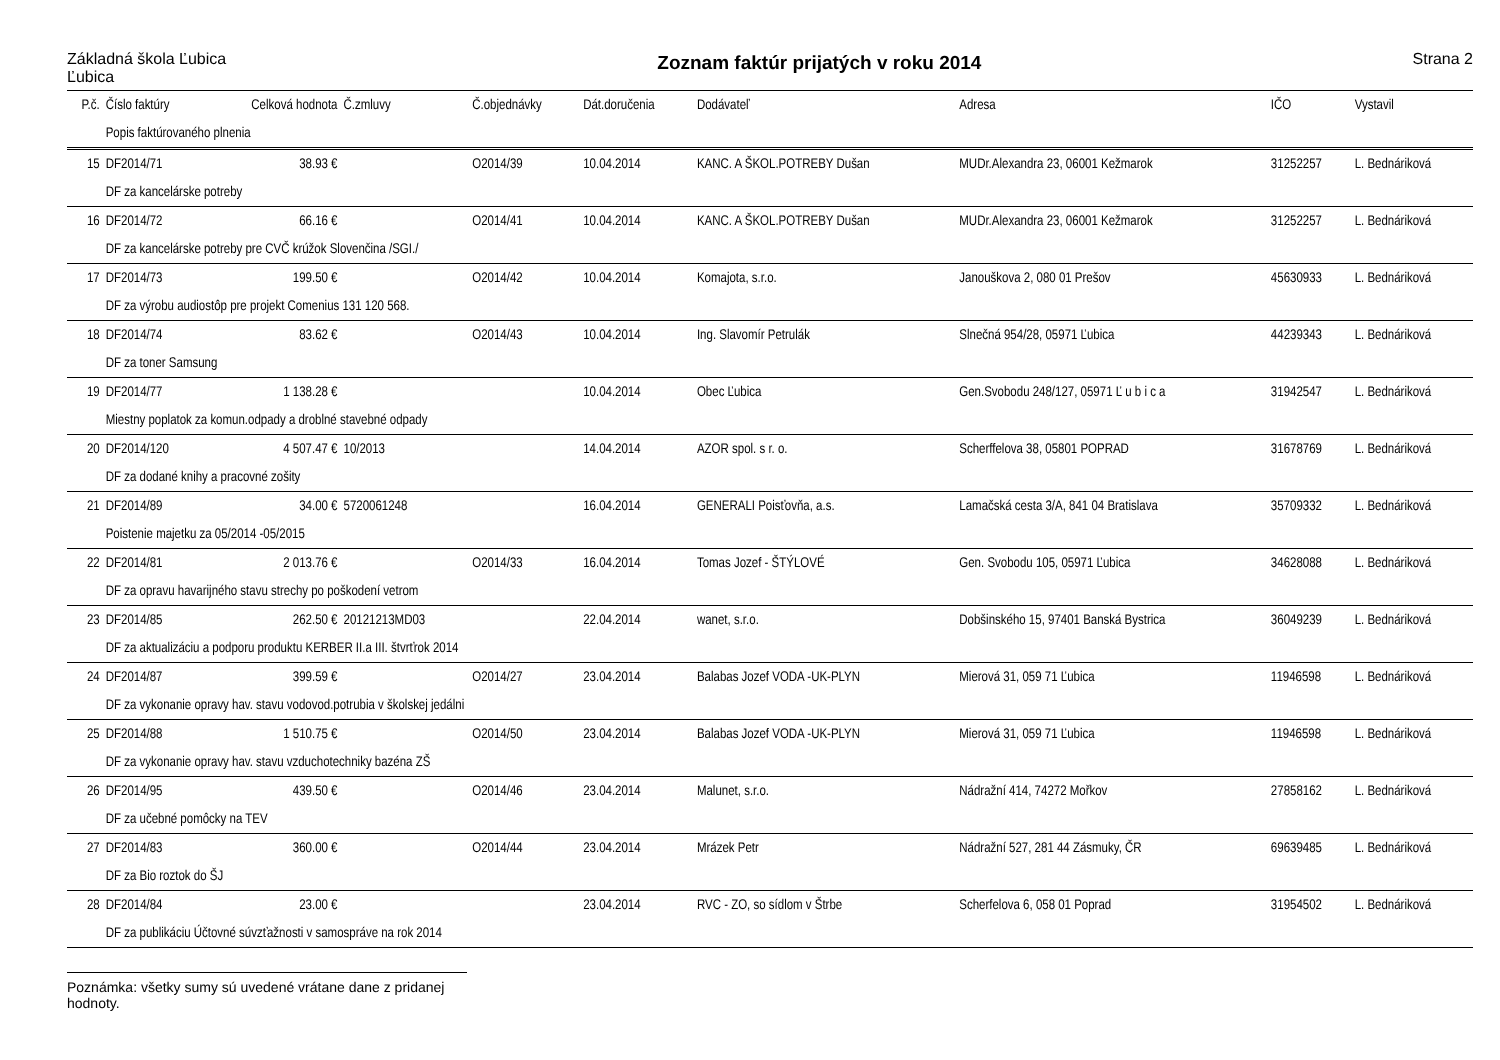Základná škola Ľubica
Ľubica
Zoznam faktúr prijatých v roku 2014
Strana 2
| P.č. | Číslo faktúry | Celková hodnota | Č.zmluvy | Č.objednávky | Dát.doručenia | Dodávateľ | Adresa | IČO | Vystavil |
| --- | --- | --- | --- | --- | --- | --- | --- | --- | --- |
| | Popis faktúrovaného plnenia | | | | | | | | |
| 15 | DF2014/71 | 38.93 € | | O2014/39 | 10.04.2014 | KANC. A ŠKOL.POTREBY Dušan | MUDr.Alexandra 23, 06001 Kežmarok | 31252257 | L. Bednáriková |
| | DF za kancelárske potreby | | | | | | | | |
| 16 | DF2014/72 | 66.16 € | | O2014/41 | 10.04.2014 | KANC. A ŠKOL.POTREBY Dušan | MUDr.Alexandra 23, 06001 Kežmarok | 31252257 | L. Bednáriková |
| | DF za kancelárske potreby pre CVČ krúžok Slovenčina /SGI./ | | | | | | | | |
| 17 | DF2014/73 | 199.50 € | | O2014/42 | 10.04.2014 | Komajota, s.r.o. | Janouškova 2, 080 01 Prešov | 45630933 | L. Bednáriková |
| | DF za výrobu audiostôp pre projekt Comenius 131 120 568. | | | | | | | | |
| 18 | DF2014/74 | 83.62 € | | O2014/43 | 10.04.2014 | Ing. Slavomír Petrulák | Slnečná 954/28, 05971 Ľubica | 44239343 | L. Bednáriková |
| | DF za toner Samsung | | | | | | | | |
| 19 | DF2014/77 | 1 138.28 € | | | 10.04.2014 | Obec Ľubica | Gen.Svobodu 248/127, 05971 Ľ u b i c a | 31942547 | L. Bednáriková |
| | Miestny poplatok za komun.odpady a droblné stavebné odpady | | | | | | | | |
| 20 | DF2014/120 | 4 507.47 € | 10/2013 | | 14.04.2014 | AZOR spol. s r. o. | Scherffelova 38, 05801 POPRAD | 31678769 | L. Bednáriková |
| | DF za dodané knihy a pracovné zošity | | | | | | | | |
| 21 | DF2014/89 | 34.00 € | 5720061248 | | 16.04.2014 | GENERALI Poisťovňa, a.s. | Lamačská cesta 3/A, 841 04 Bratislava | 35709332 | L. Bednáriková |
| | Poistenie majetku za 05/2014 -05/2015 | | | | | | | | |
| 22 | DF2014/81 | 2 013.76 € | | O2014/33 | 16.04.2014 | Tomas Jozef - ŠTÝLOVÉ | Gen. Svobodu 105, 05971 Ľubica | 34628088 | L. Bednáriková |
| | DF za opravu havarijného stavu strechy po poškodení vetrom | | | | | | | | |
| 23 | DF2014/85 | 262.50 € | 20121213MD03 | | 22.04.2014 | wanet, s.r.o. | Dobšinského 15, 97401 Banská Bystrica | 36049239 | L. Bednáriková |
| | DF za aktualizáciu a podporu produktu KERBER II.a III. štvrťrok 2014 | | | | | | | | |
| 24 | DF2014/87 | 399.59 € | | O2014/27 | 23.04.2014 | Balabas Jozef VODA -UK-PLYN | Mierová 31, 059 71 Ľubica | 11946598 | L. Bednáriková |
| | DF za vykonanie opravy hav. stavu vodovod.potrubia v školskej jedálni | | | | | | | | |
| 25 | DF2014/88 | 1 510.75 € | | O2014/50 | 23.04.2014 | Balabas Jozef VODA -UK-PLYN | Mierová 31, 059 71 Ľubica | 11946598 | L. Bednáriková |
| | DF za vykonanie opravy hav. stavu vzduchotechniky bazéna ZŠ | | | | | | | | |
| 26 | DF2014/95 | 439.50 € | | O2014/46 | 23.04.2014 | Malunet, s.r.o. | Nádražní 414, 74272 Mořkov | 27858162 | L. Bednáriková |
| | DF za učebné pomôcky na TEV | | | | | | | | |
| 27 | DF2014/83 | 360.00 € | | O2014/44 | 23.04.2014 | Mrázek Petr | Nádražní 527, 281 44 Zásmuky, ČR | 69639485 | L. Bednáriková |
| | DF za Bio roztok do ŠJ | | | | | | | | |
| 28 | DF2014/84 | 23.00 € | | | 23.04.2014 | RVC - ZO, so sídlom v Štrbe | Scherfelova 6, 058 01 Poprad | 31954502 | L. Bednáriková |
| | DF za publikáciu Účtovné súvzťažnosti v samospráve na rok 2014 | | | | | | | | |
Poznámka: všetky sumy sú uvedené vrátane dane z pridanej hodnoty.